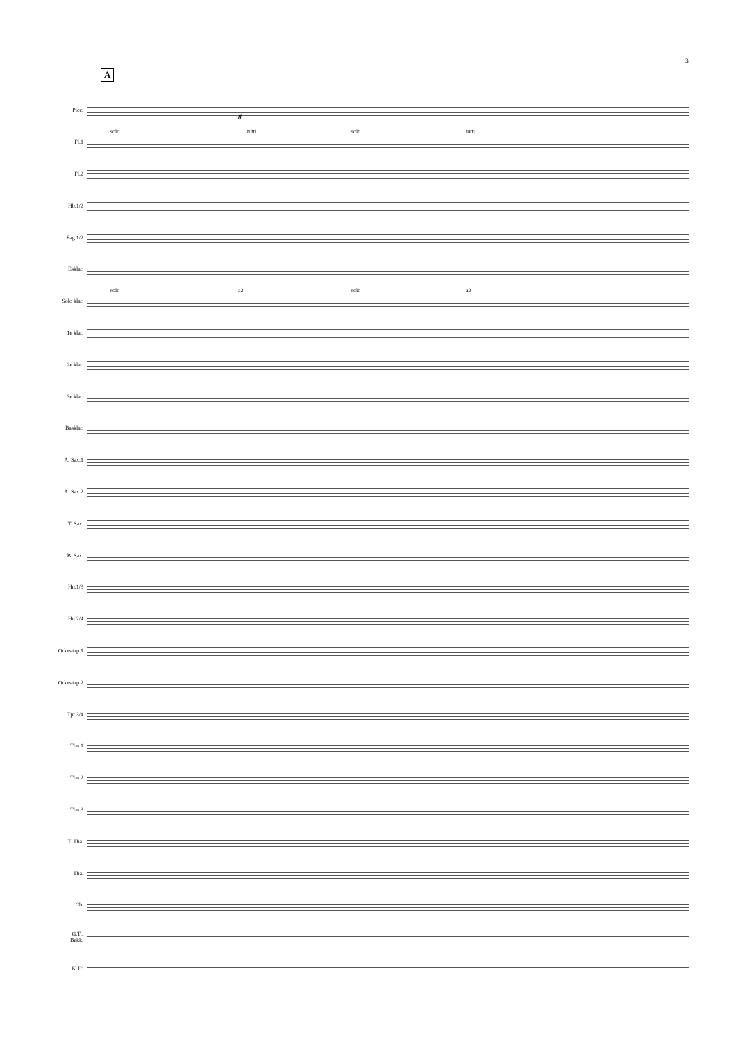3
A
Picc.
ff
Fl.1
solo tutti solo tutti
Fl.2
Hb.1/2
Fag.1/2
Esklar.
Solo klar.
solo a2 solo a2
1e klar.
2e klar.
3e klar.
Basklar.
A. Sax.1
A. Sax.2
T. Sax.
B. Sax.
Hn.1/3
Hn.2/4
Orkesttrp.1
Orkesttrp.2
Tpt.3/4
Tbn.1
Tbn.2
Tbn.3
T. Tba.
Tba.
Cb.
G.Tr.
Bekk.
K.Tr.